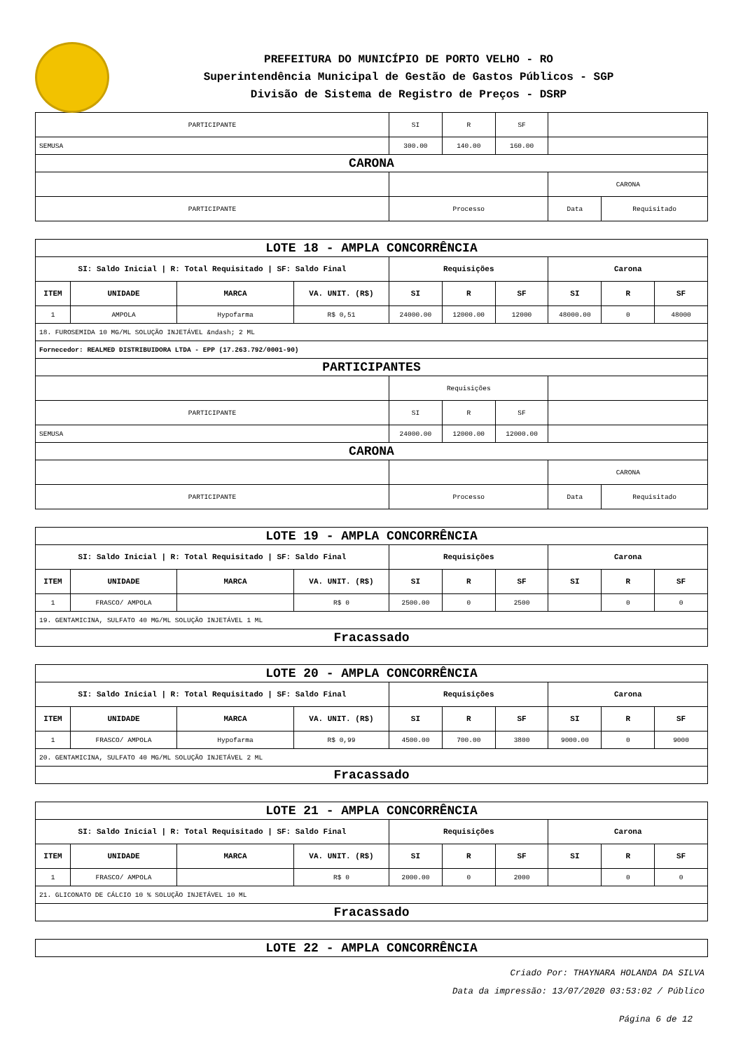PREFEITURA DO MUNICÍPIO DE PORTO VELHO - RO
Superintendência Municipal de Gestão de Gastos Públicos - SGP
Divisão de Sistema de Registro de Preços - DSRP
| PARTICIPANTE | SI | R | SF | | |
| SEMUSA | 300.00 | 140.00 | 160.00 | | |
| CARONA | | | | | |
| | | | | CARONA | |
| PARTICIPANTE | Processo | | | Data | Requisitado |
| LOTE 18 - AMPLA CONCORRÊNCIA | | | | | | | | | |
| SI: Saldo Inicial / R: Total Requisitado / SF: Saldo Final | | | | Requisições | | | Carona | | |
| ITEM | UNIDADE | MARCA | VA. UNIT. (R$) | SI | R | SF | SI | R | SF |
| 1 | AMPOLA | Hypofarma | R$ 0,51 | 24000.00 | 12000.00 | 12000 | 48000.00 | 0 | 48000 |
| 18. FUROSEMIDA 10 MG/ML SOLUÇÃO INJETÁVEL &ndash; 2 ML | | | | | | | | | |
| Fornecedor: REALMED DISTRIBUIDORA LTDA - EPP (17.263.792/0001-90) | | | | | | | | | |
| PARTICIPANTES | | | | | | | | | |
| | | | | Requisições | | | | | |
| PARTICIPANTE | | | | SI | R | SF | | | |
| SEMUSA | | | | 24000.00 | 12000.00 | 12000.00 | | | |
| CARONA | | | | | | | | | |
| | | | | | | | CARONA | | |
| PARTICIPANTE | | | | Processo | | | Data | Requisitado | |
| LOTE 19 - AMPLA CONCORRÊNCIA | | | | | | | | | |
| SI: Saldo Inicial / R: Total Requisitado / SF: Saldo Final | | | | Requisições | | | Carona | | |
| ITEM | UNIDADE | MARCA | VA. UNIT. (R$) | SI | R | SF | SI | R | SF |
| 1 | FRASCO/ AMPOLA | | R$ 0 | 2500.00 | 0 | 2500 | | 0 | 0 |
| 19. GENTAMICINA, SULFATO 40 MG/ML SOLUÇÃO INJETÁVEL 1 ML | | | | | | | | | |
| Fracassado | | | | | | | | | |
| LOTE 20 - AMPLA CONCORRÊNCIA | | | | | | | | | |
| SI: Saldo Inicial / R: Total Requisitado / SF: Saldo Final | | | | Requisições | | | Carona | | |
| ITEM | UNIDADE | MARCA | VA. UNIT. (R$) | SI | R | SF | SI | R | SF |
| 1 | FRASCO/ AMPOLA | Hypofarma | R$ 0,99 | 4500.00 | 700.00 | 3800 | 9000.00 | 0 | 9000 |
| 20. GENTAMICINA, SULFATO 40 MG/ML SOLUÇÃO INJETÁVEL 2 ML | | | | | | | | | |
| Fracassado | | | | | | | | | |
| LOTE 21 - AMPLA CONCORRÊNCIA | | | | | | | | | |
| SI: Saldo Inicial / R: Total Requisitado / SF: Saldo Final | | | | Requisições | | | Carona | | |
| ITEM | UNIDADE | MARCA | VA. UNIT. (R$) | SI | R | SF | SI | R | SF |
| 1 | FRASCO/ AMPOLA | | R$ 0 | 2000.00 | 0 | 2000 | | 0 | 0 |
| 21. GLICONATO DE CÁLCIO 10 % SOLUÇÃO INJETÁVEL 10 ML | | | | | | | | | |
| Fracassado | | | | | | | | | |
| LOTE 22 - AMPLA CONCORRÊNCIA |
Criado Por: THAYNARA HOLANDA DA SILVA
Data da impressão: 13/07/2020 03:53:02 / Público
Página 6 de 12